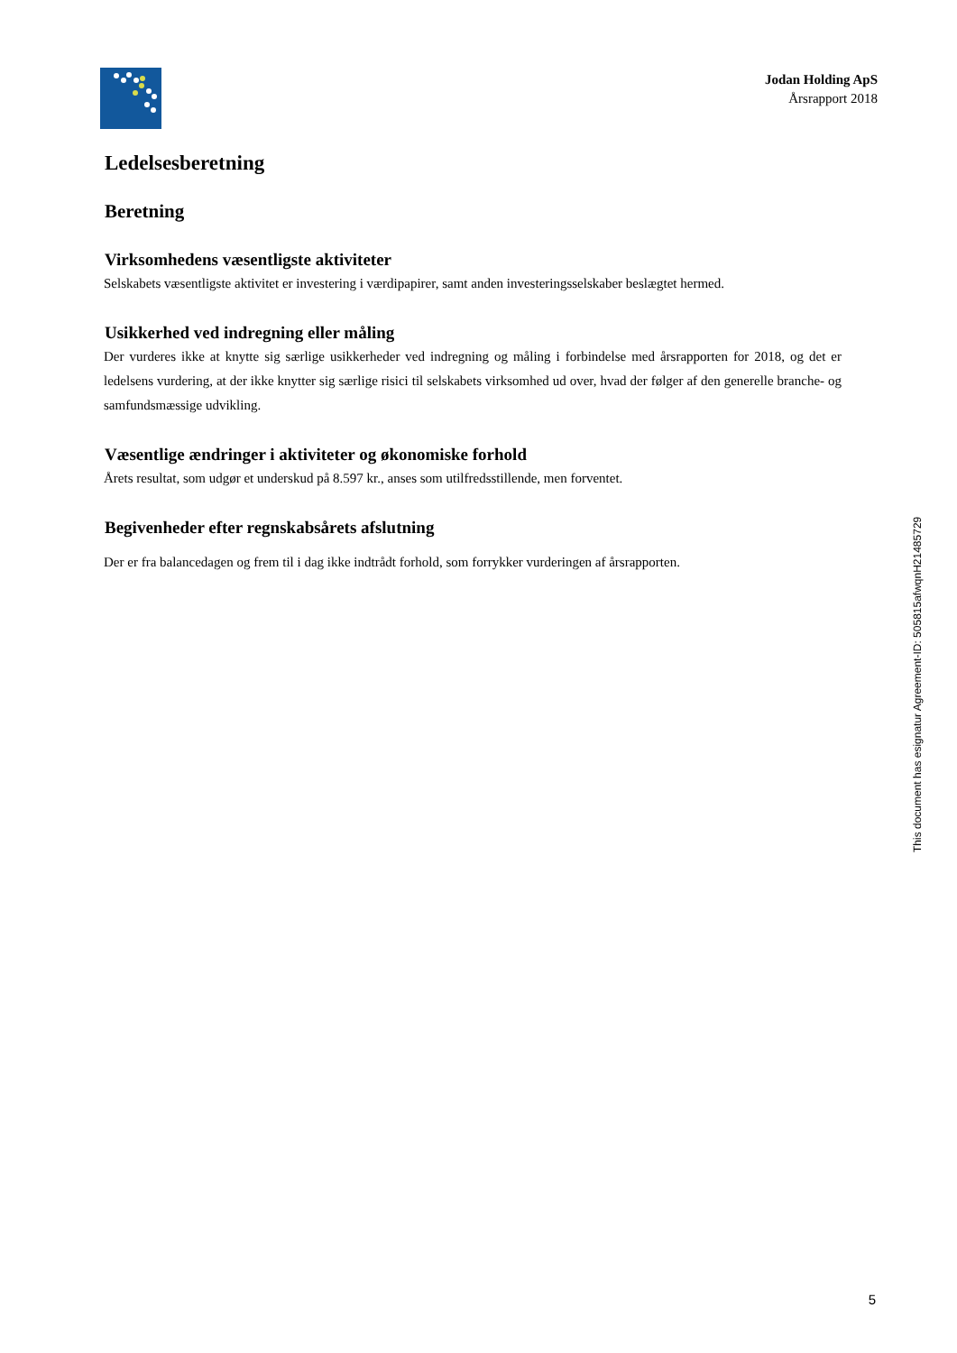Jodan Holding ApS
Årsrapport 2018
Ledelsesberetning
Beretning
Virksomhedens væsentligste aktiviteter
Selskabets væsentligste aktivitet er investering i værdipapirer, samt anden investeringsselskaber beslægtet hermed.
Usikkerhed ved indregning eller måling
Der vurderes ikke at knytte sig særlige usikkerheder ved indregning og måling i forbindelse med årsrapporten for 2018, og det er ledelsens vurdering, at der ikke knytter sig særlige risici til selskabets virksomhed ud over, hvad der følger af den generelle branche- og samfundsmæssige udvikling.
Væsentlige ændringer i aktiviteter og økonomiske forhold
Årets resultat, som udgør et underskud på 8.597 kr., anses som utilfredsstillende, men forventet.
Begivenheder efter regnskabsårets afslutning
Der er fra balancedagen og frem til i dag ikke indtrådt forhold, som forrykker vurderingen af årsrapporten.
This document has esignatur Agreement-ID: 505815afwqnH21485729
5